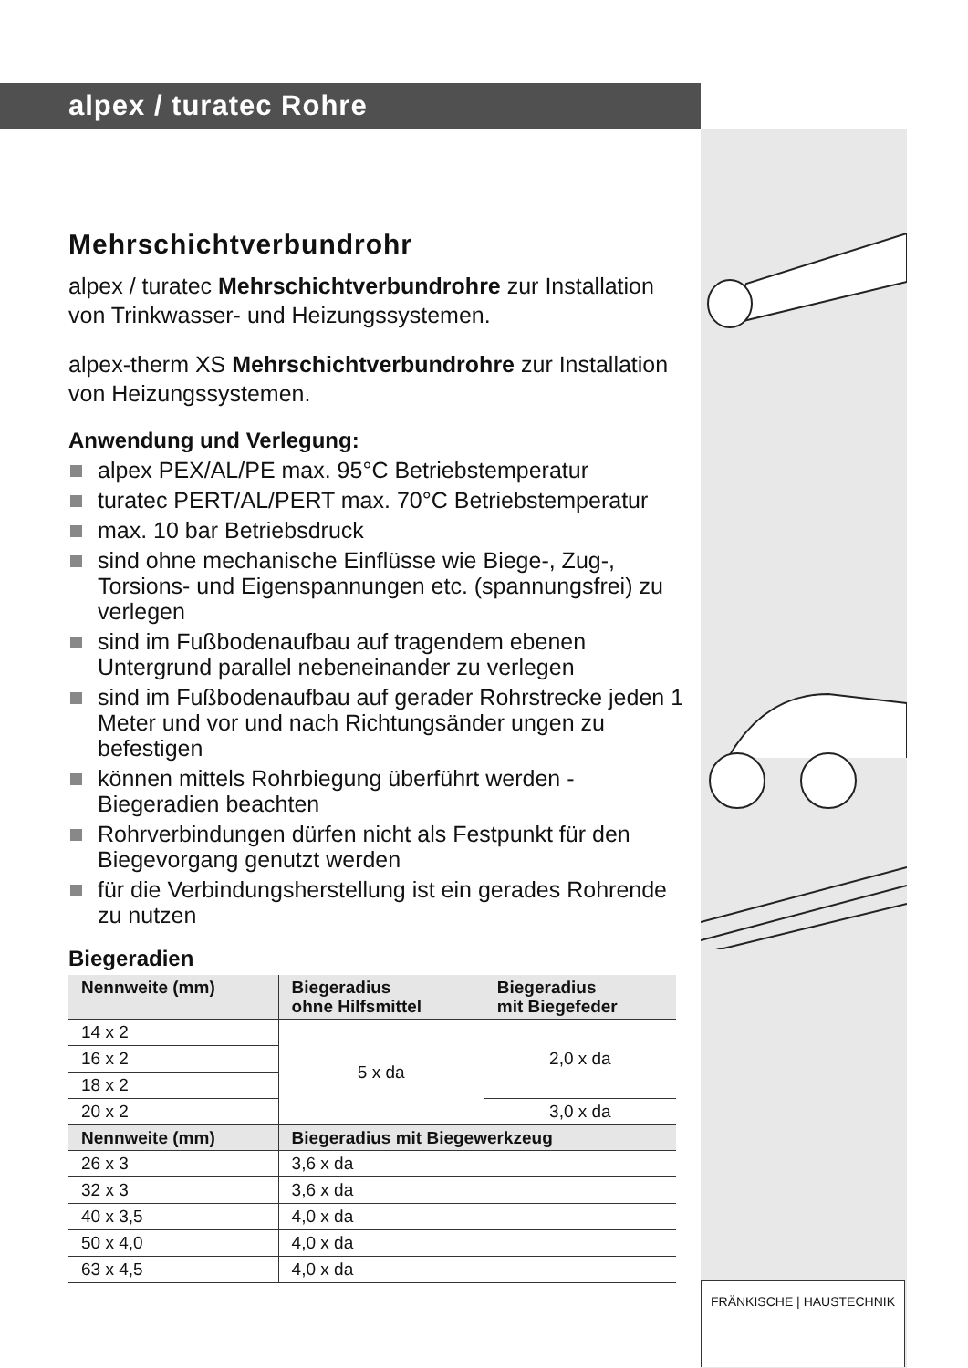alpex / turatec Rohre
Mehrschichtverbundrohr
alpex / turatec Mehrschichtverbundrohre zur Installation von Trinkwasser- und Heizungssystemen.
alpex-therm XS Mehrschichtverbundrohre zur Installation von Heizungssystemen.
Anwendung und Verlegung:
alpex PEX/AL/PE max. 95°C Betriebstemperatur
turatec PERT/AL/PERT max. 70°C Betriebstemperatur
max. 10 bar Betriebsdruck
sind ohne mechanische Einflüsse wie Biege-, Zug-, Torsions- und Eigenspannungen etc. (spannungsfrei) zu verlegen
sind im Fußbodenaufbau auf tragendem ebenen Untergrund parallel nebeneinander zu verlegen
sind im Fußbodenaufbau auf gerader Rohrstrecke jeden 1 Meter und vor und nach Richtungsänder ungen zu befestigen
können mittels Rohrbiegung überführt werden - Biegeradien beachten
Rohrverbindungen dürfen nicht als Festpunkt für den Biegevorgang genutzt werden
für die Verbindungsherstellung ist ein gerades Rohrende zu nutzen
Biegeradien
| Nennweite (mm) | Biegeradius ohne Hilfsmittel | Biegeradius mit Biegefeder |
| --- | --- | --- |
| 14 x 2 | 5 x da | 2,0 x da |
| 16 x 2 | | |
| 18 x 2 | | |
| 20 x 2 | | 3,0 x da |
| Nennweite (mm) | Biegeradius mit Biegewerkzeug | |
| 26 x 3 | 3,6 x da | |
| 32 x 3 | 3,6 x da | |
| 40 x 3,5 | 4,0 x da | |
| 50 x 4,0 | 4,0 x da | |
| 63 x 4,5 | 4,0 x da | |
FRÄNKISCHE | HAUSTECHNIK